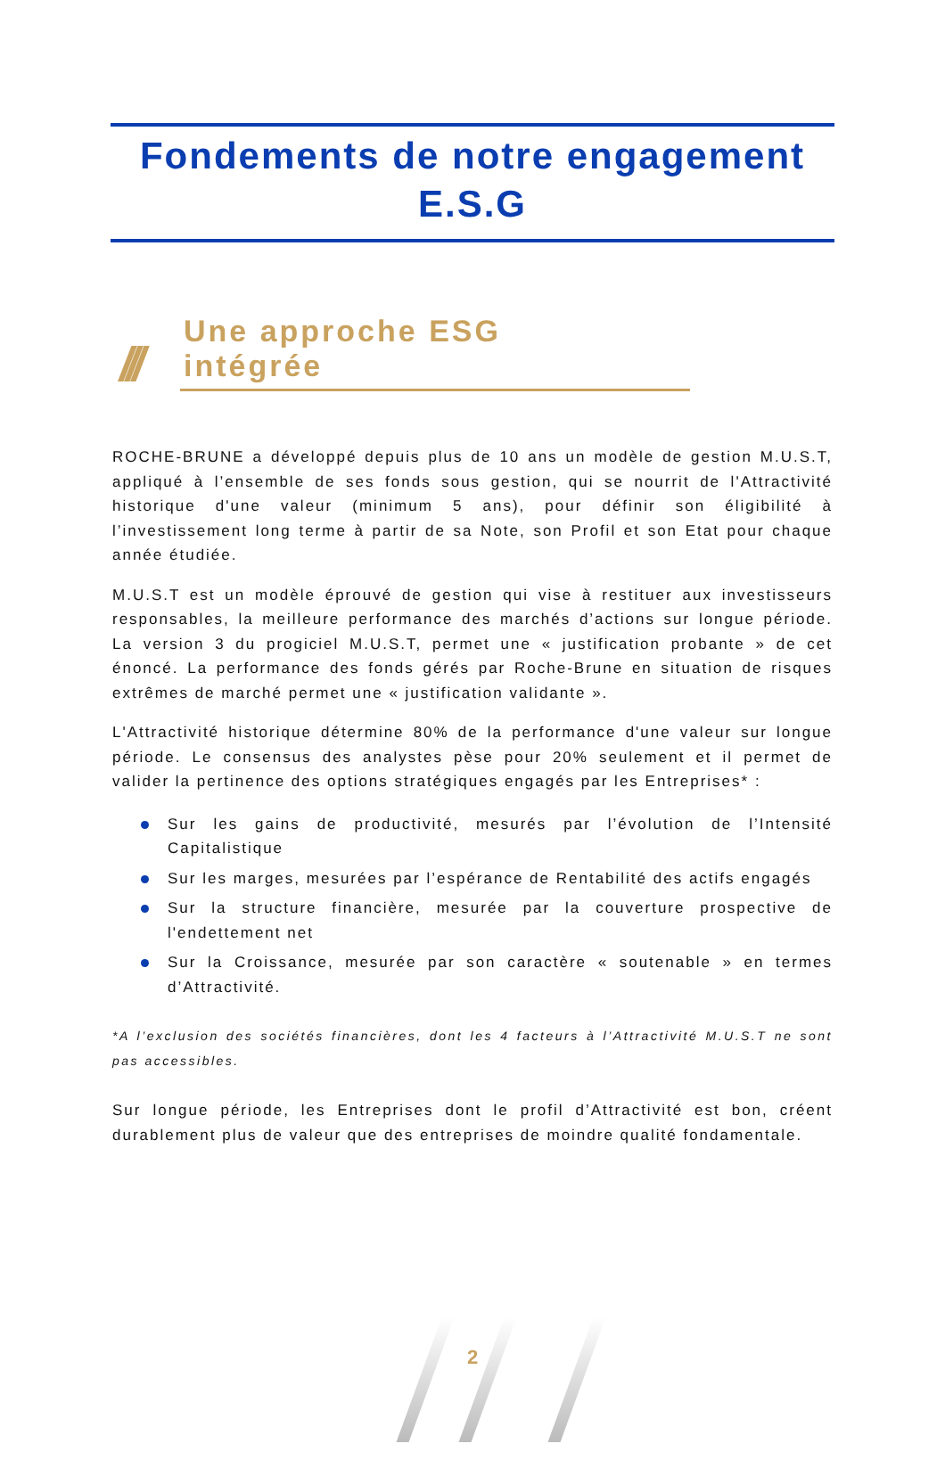Fondements de notre engagement E.S.G
///
Une approche ESG intégrée
ROCHE-BRUNE a développé depuis plus de 10 ans un modèle de gestion M.U.S.T, appliqué à l’ensemble de ses fonds sous gestion, qui se nourrit de l'Attractivité historique d'une valeur (minimum 5 ans), pour définir son éligibilité à l’investissement long terme à partir de sa Note, son Profil et son Etat pour chaque année étudiée.
M.U.S.T est un modèle éprouvé de gestion qui vise à restituer aux investisseurs responsables, la meilleure performance des marchés d’actions sur longue période. La version 3 du progiciel M.U.S.T, permet une « justification probante » de cet énoncé. La performance des fonds gérés par Roche-Brune en situation de risques extrêmes de marché permet une « justification validante ».
L'Attractivité historique détermine 80% de la performance d'une valeur sur longue période. Le consensus des analystes pèse pour 20% seulement et il permet de valider la pertinence des options stratégiques engagés par les Entreprises* :
Sur les gains de productivité, mesurés par l’évolution de l’Intensité Capitalistique
Sur les marges, mesurées par l’espérance de Rentabilité des actifs engagés
Sur la structure financière, mesurée par la couverture prospective de l'endettement net
Sur la Croissance, mesurée par son caractère « soutenable » en termes d’Attractivité.
*A l’exclusion des sociétés financières, dont les 4 facteurs à l’Attractivité M.U.S.T ne sont pas accessibles.
Sur longue période, les Entreprises dont le profil d’Attractivité est bon, créent durablement plus de valeur que des entreprises de moindre qualité fondamentale.
2